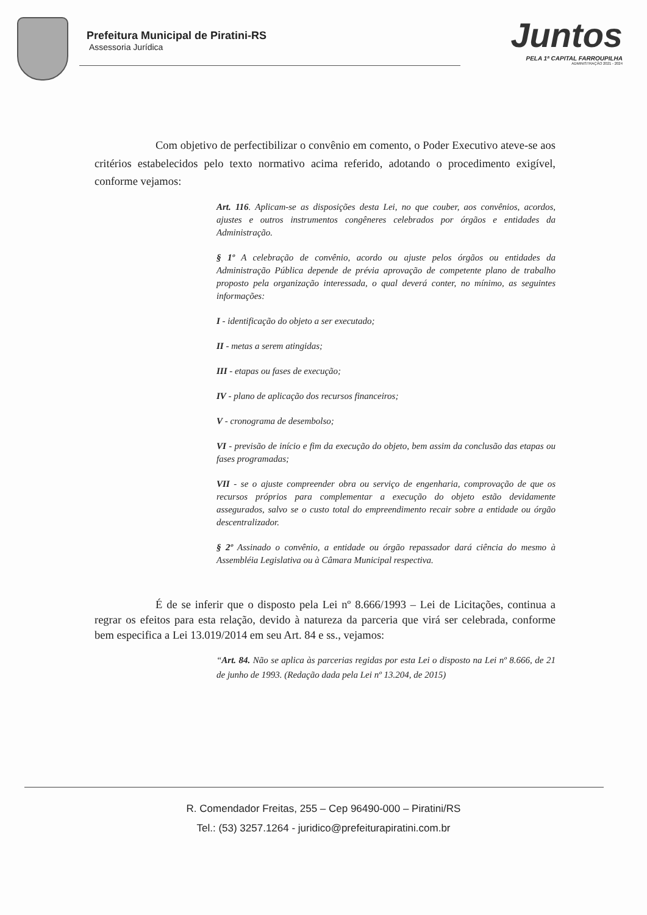Prefeitura Municipal de Piratini-RS
Assessoria Jurídica
Juntos
PELA 1ª CAPITAL FARROUPILHA
ADMINISTRAÇÃO 2021 - 2024
Com objetivo de perfectibilizar o convênio em comento, o Poder Executivo ateve-se aos critérios estabelecidos pelo texto normativo acima referido, adotando o procedimento exigível, conforme vejamos:
Art. 116. Aplicam-se as disposições desta Lei, no que couber, aos convênios, acordos, ajustes e outros instrumentos congêneres celebrados por órgãos e entidades da Administração.
§ 1º A celebração de convênio, acordo ou ajuste pelos órgãos ou entidades da Administração Pública depende de prévia aprovação de competente plano de trabalho proposto pela organização interessada, o qual deverá conter, no mínimo, as seguintes informações:
I - identificação do objeto a ser executado;
II - metas a serem atingidas;
III - etapas ou fases de execução;
IV - plano de aplicação dos recursos financeiros;
V - cronograma de desembolso;
VI - previsão de início e fim da execução do objeto, bem assim da conclusão das etapas ou fases programadas;
VII - se o ajuste compreender obra ou serviço de engenharia, comprovação de que os recursos próprios para complementar a execução do objeto estão devidamente assegurados, salvo se o custo total do empreendimento recair sobre a entidade ou órgão descentralizador.
§ 2º Assinado o convênio, a entidade ou órgão repassador dará ciência do mesmo à Assembléia Legislativa ou à Câmara Municipal respectiva.
É de se inferir que o disposto pela Lei nº 8.666/1993 – Lei de Licitações, continua a regrar os efeitos para esta relação, devido à natureza da parceria que virá ser celebrada, conforme bem especifica a Lei 13.019/2014 em seu Art. 84 e ss., vejamos:
“Art. 84. Não se aplica às parcerias regidas por esta Lei o disposto na Lei nº 8.666, de 21 de junho de 1993. (Redação dada pela Lei nº 13.204, de 2015)
R. Comendador Freitas, 255 – Cep 96490-000 – Piratini/RS
Tel.: (53) 3257.1264 - juridico@prefeiturapiratini.com.br